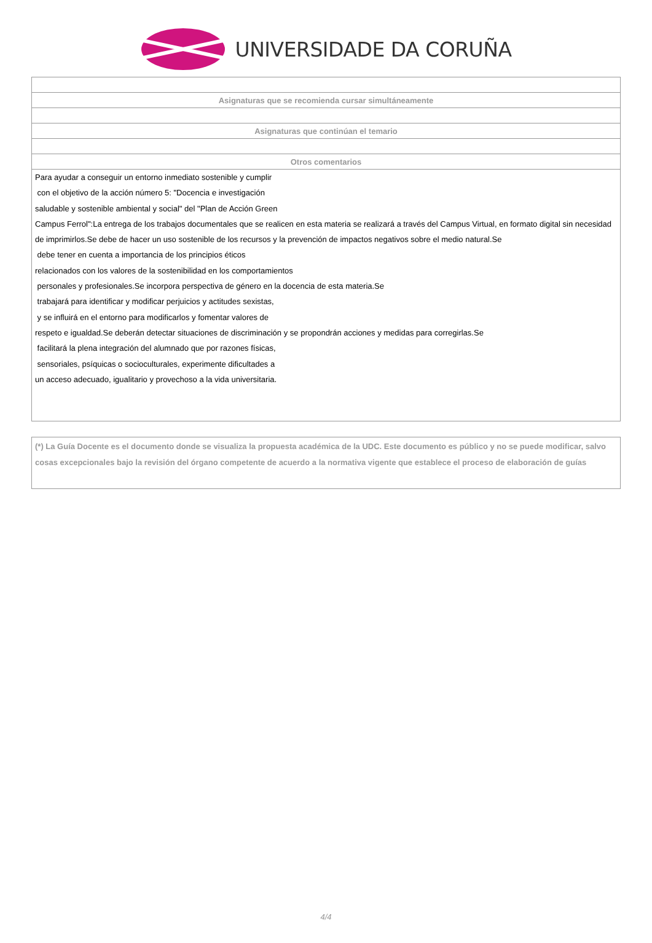UNIVERSIDADE DA CORUÑA
| Asignaturas que se recomienda cursar simultáneamente |
| --- |
| Asignaturas que continúan el temario |
| Otros comentarios |
| Para ayudar a conseguir un entorno inmediato sostenible y cumplir con el objetivo de la acción número 5: "Docencia e investigación saludable y sostenible ambiental y social" del "Plan de Acción Green Campus Ferrol":La entrega de los trabajos documentales que se realicen en esta materia se realizará a través del Campus Virtual, en formato digital sin necesidad de imprimirlos.Se debe de hacer un uso sostenible de los recursos y la prevención de impactos negativos sobre el medio natural.Se debe tener en cuenta a importancia de los principios éticos relacionados con los valores de la sostenibilidad en los comportamientos personales y profesionales.Se incorpora perspectiva de género en la docencia de esta materia.Se trabajará para identificar y modificar perjuicios y actitudes sexistas, y se influirá en el entorno para modificarlos y fomentar valores de respeto e igualdad.Se deberán detectar situaciones de discriminación y se propondrán acciones y medidas para corregirlas.Se facilitará la plena integración del alumnado que por razones físicas, sensoriales, psíquicas o socioculturales, experimente dificultades a un acceso adecuado, igualitario y provechoso a la vida universitaria. |
(*) La Guía Docente es el documento donde se visualiza la propuesta académica de la UDC. Este documento es público y no se puede modificar, salvo cosas excepcionales bajo la revisión del órgano competente de acuerdo a la normativa vigente que establece el proceso de elaboración de guías
4/4